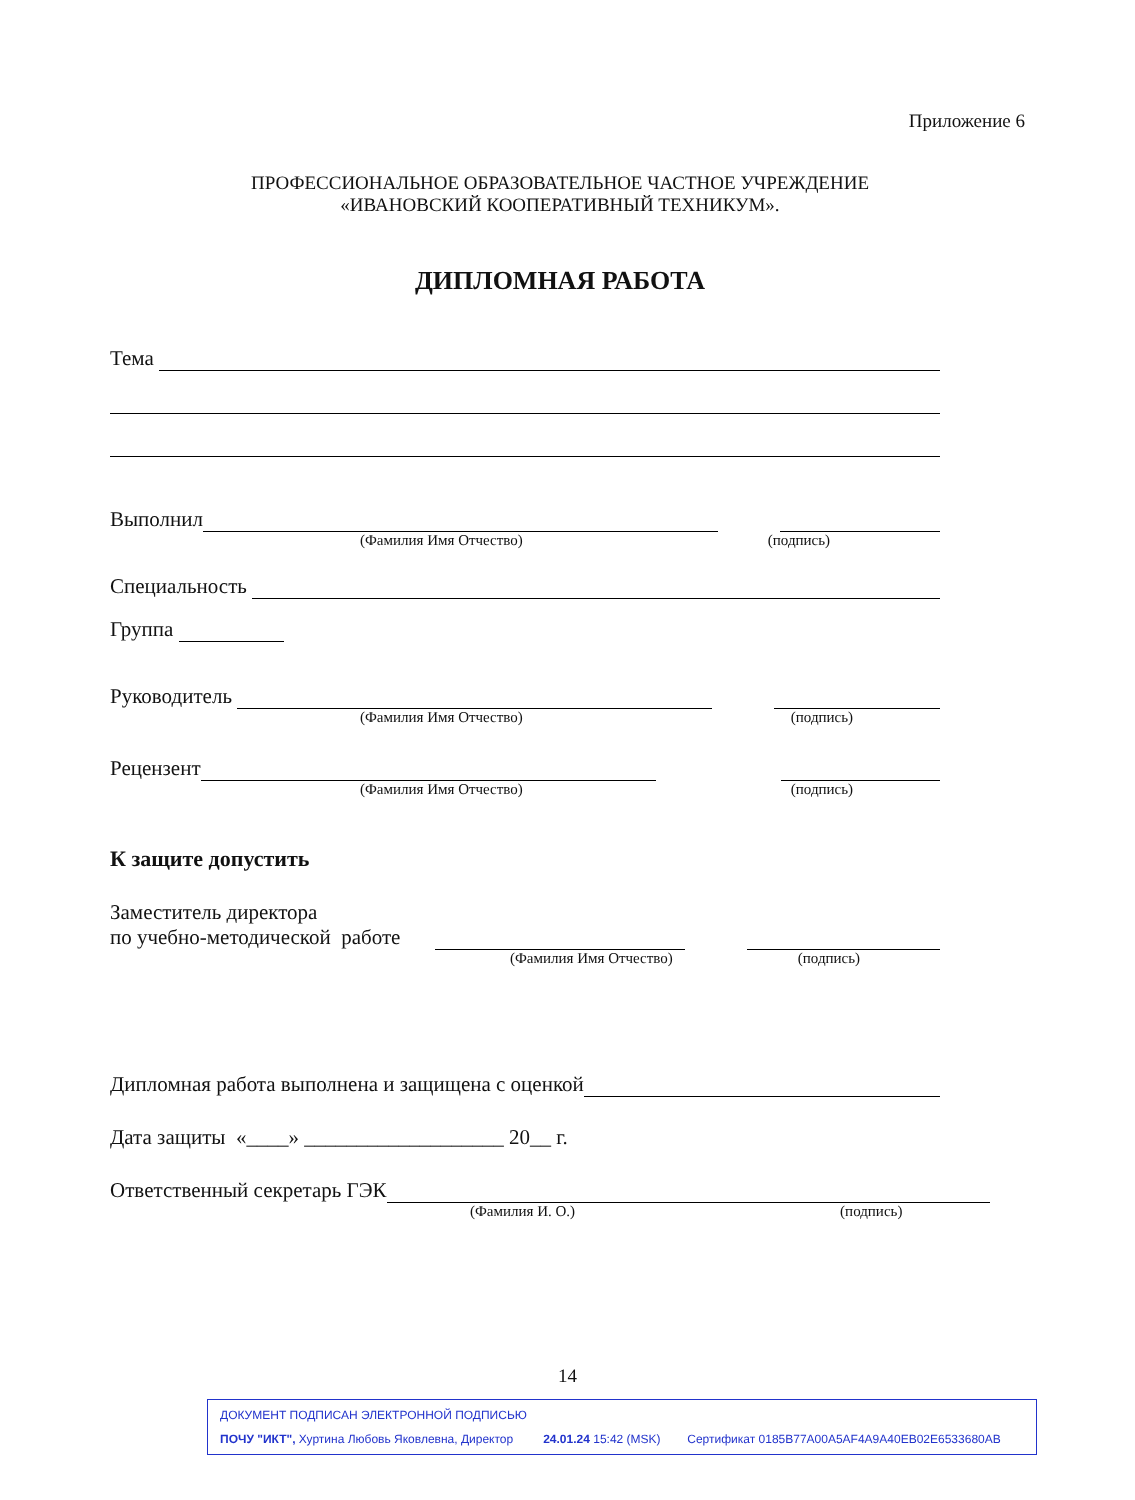Приложение 6
ПРОФЕССИОНАЛЬНОЕ ОБРАЗОВАТЕЛЬНОЕ ЧАСТНОЕ УЧРЕЖДЕНИЕ
«ИВАНОВСКИЙ КООПЕРАТИВНЫЙ ТЕХНИКУМ».
ДИПЛОМНАЯ РАБОТА
Тема
Выполнил
(Фамилия Имя Отчество) (подпись)
Специальность
Группа
Руководитель
(Фамилия Имя Отчество) (подпись)
Рецензент
(Фамилия Имя Отчество) (подпись)
К защите допустить
Заместитель директора
по учебно-методической работе
(Фамилия Имя Отчество) (подпись)
Дипломная работа выполнена и защищена с оценкой
Дата защиты «____» ___________________ 20__ г.
Ответственный секретарь ГЭК
(Фамилия И. О.) (подпись)
14
ДОКУМЕНТ ПОДПИСАН ЭЛЕКТРОННОЙ ПОДПИСЬЮ
ПОЧУ "ИКТ", Хуртина Любовь Яковлевна, Директор 24.01.24 15:42 (MSK) Сертификат 0185B77A00A5AF4A9A40EB02E6533680AB